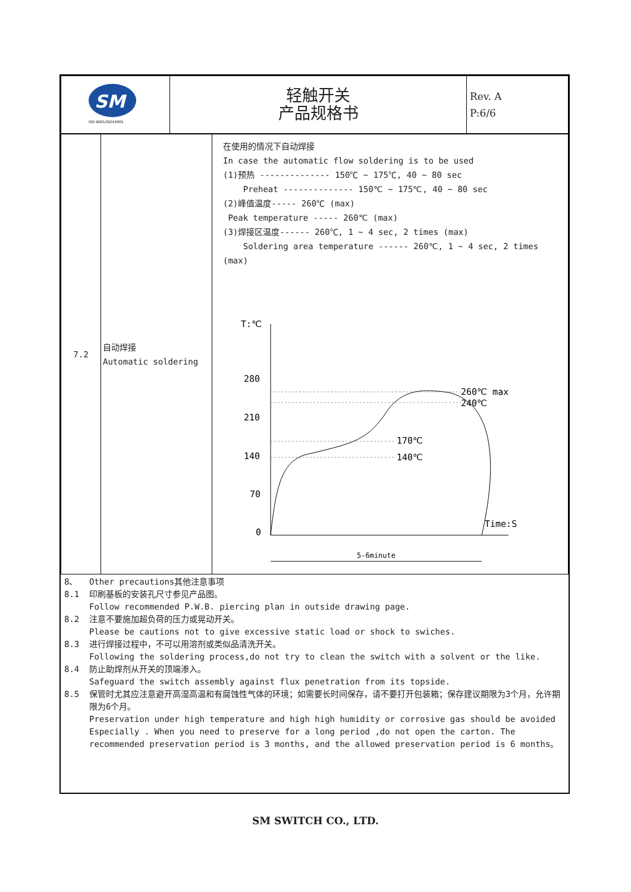| SM ISO 9001/ISO14001 | 轻触开关 产品规格书 | Rev. A P:6/6 |
| 7.2 | 自动焊接 Automatic soldering | 在使用的情况下自动焊接 In case the automatic flow soldering is to be used (1)预热 -------------- 150℃ ~ 175℃, 40 ~ 80 sec Preheat -------------- 150℃ ~ 175℃, 40 ~ 80 sec (2)峰值温度----- 260℃ (max) Peak temperature ----- 260℃ (max) (3)焊接区温度------ 260℃, 1 ~ 4 sec, 2 times (max) Soldering area temperature ------ 260℃, 1 ~ 4 sec, 2 times (max) T:℃ 280 210 140 70 0 260℃ max 240℃ 170℃ 140℃ Time:S 5-6minute |
8、 Other precautions其他注意事项
8.1 印刷基板的安装孔尺寸参见产品图。
Follow recommended P.W.B. piercing plan in outside drawing page.
8.2 注意不要施加超负荷的压力或晃动开关。
Please be cautions not to give excessive static load or shock to swiches.
8.3 进行焊接过程中，不可以用溶剂或类似品清洗开关。
Following the soldering process,do not try to clean the switch with a solvent or the like.
8.4 防止助焊剂从开关的顶端渗入。
Safeguard the switch assembly against flux penetration from its topside.
8.5 保管时尤其应注意避开高湿高温和有腐蚀性气体的环境；如需要长时间保存，请不要打开包装箱；保存建议期限为3个月，允许期限为6个月。
Preservation under high temperature and high high humidity or corrosive gas should be avoided Especially . When you need to preserve for a long period ,do not open the carton. The recommended preservation period is 3 months, and the allowed preservation period is 6 months。
SM SWITCH CO., LTD.